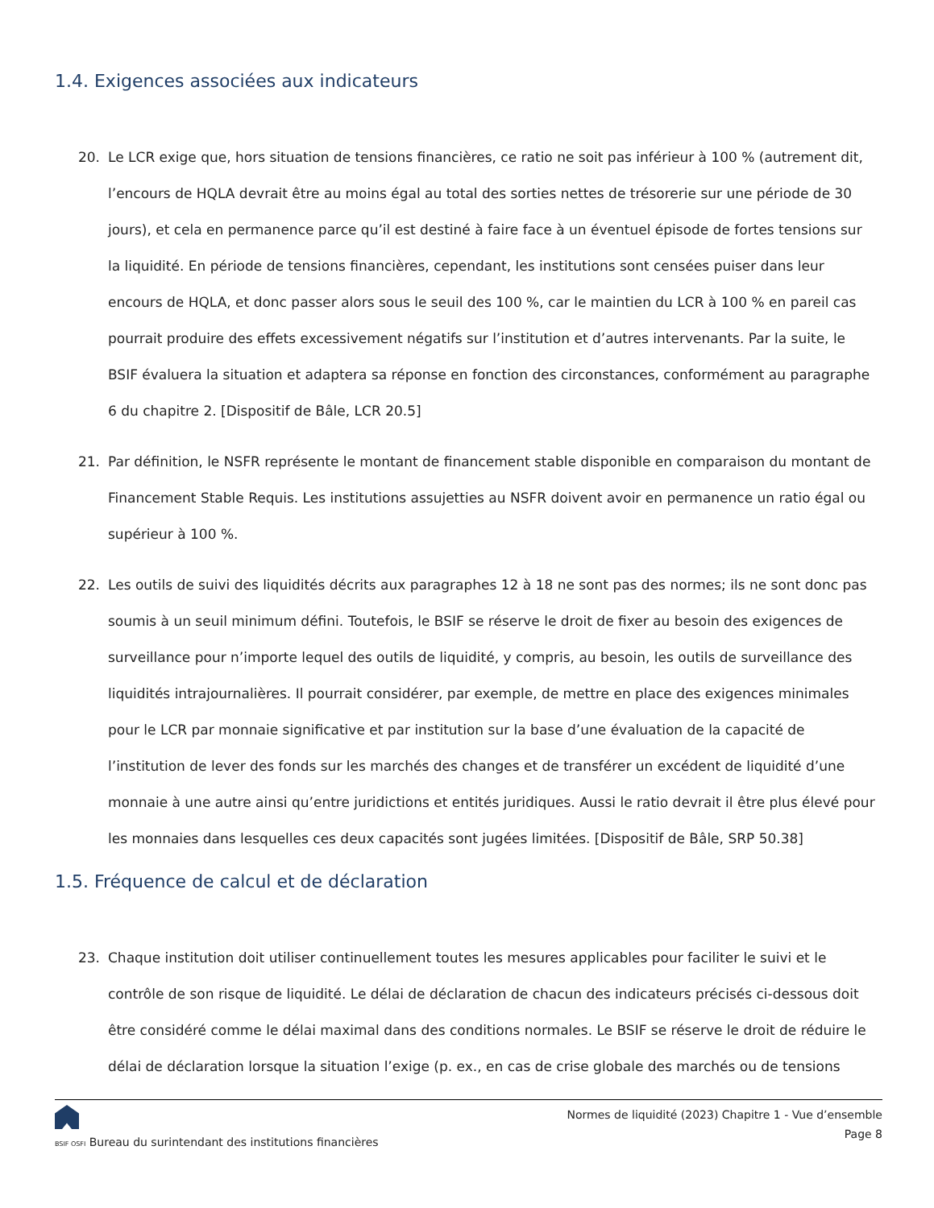1.4. Exigences associées aux indicateurs
20. Le LCR exige que, hors situation de tensions financières, ce ratio ne soit pas inférieur à 100 % (autrement dit, l’encours de HQLA devrait être au moins égal au total des sorties nettes de trésorerie sur une période de 30 jours), et cela en permanence parce qu’il est destiné à faire face à un éventuel épisode de fortes tensions sur la liquidité. En période de tensions financières, cependant, les institutions sont censées puiser dans leur encours de HQLA, et donc passer alors sous le seuil des 100 %, car le maintien du LCR à 100 % en pareil cas pourrait produire des effets excessivement négatifs sur l’institution et d’autres intervenants. Par la suite, le BSIF évaluera la situation et adaptera sa réponse en fonction des circonstances, conformément au paragraphe 6 du chapitre 2. [Dispositif de Bâle, LCR 20.5]
21. Par définition, le NSFR représente le montant de financement stable disponible en comparaison du montant de Financement Stable Requis. Les institutions assujetties au NSFR doivent avoir en permanence un ratio égal ou supérieur à 100 %.
22. Les outils de suivi des liquidités décrits aux paragraphes 12 à 18 ne sont pas des normes; ils ne sont donc pas soumis à un seuil minimum défini. Toutefois, le BSIF se réserve le droit de fixer au besoin des exigences de surveillance pour n’importe lequel des outils de liquidité, y compris, au besoin, les outils de surveillance des liquidités intrajournalières. Il pourrait considérer, par exemple, de mettre en place des exigences minimales pour le LCR par monnaie significative et par institution sur la base d’une évaluation de la capacité de l’institution de lever des fonds sur les marchés des changes et de transférer un excédent de liquidité d’une monnaie à une autre ainsi qu’entre juridictions et entités juridiques. Aussi le ratio devrait il être plus élevé pour les monnaies dans lesquelles ces deux capacités sont jugées limitées. [Dispositif de Bâle, SRP 50.38]
1.5. Fréquence de calcul et de déclaration
23. Chaque institution doit utiliser continuellement toutes les mesures applicables pour faciliter le suivi et le contrôle de son risque de liquidité. Le délai de déclaration de chacun des indicateurs précisés ci-dessous doit être considéré comme le délai maximal dans des conditions normales. Le BSIF se réserve le droit de réduire le délai de déclaration lorsque la situation l’exige (p. ex., en cas de crise globale des marchés ou de tensions
BSIF OSFI Bureau du surintendant des institutions financières
Normes de liquidité (2023) Chapitre 1 - Vue d’ensemble
Page 8